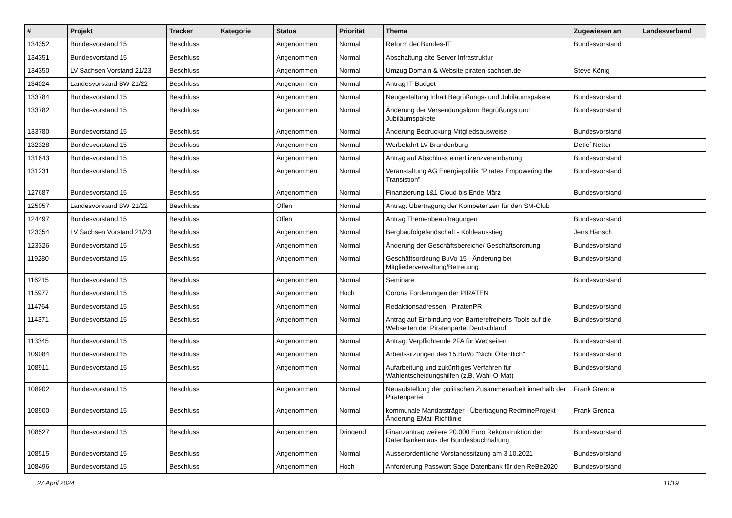| # | Projekt | Tracker | Kategorie | Status | Priorität | Thema | Zugewiesen an | Landesverband |
| --- | --- | --- | --- | --- | --- | --- | --- | --- |
| 134352 | Bundesvorstand 15 | Beschluss | | Angenommen | Normal | Reform der Bundes-IT | Bundesvorstand | |
| 134351 | Bundesvorstand 15 | Beschluss | | Angenommen | Normal | Abschaltung alte Server Infrastruktur | | |
| 134350 | LV Sachsen Vorstand 21/23 | Beschluss | | Angenommen | Normal | Umzug Domain & Website piraten-sachsen.de | Steve König | |
| 134024 | Landesvorstand BW 21/22 | Beschluss | | Angenommen | Normal | Antrag IT Budget | | |
| 133784 | Bundesvorstand 15 | Beschluss | | Angenommen | Normal | Neugestaltung Inhalt Begrüßungs- und Jubiläumspakete | Bundesvorstand | |
| 133782 | Bundesvorstand 15 | Beschluss | | Angenommen | Normal | Änderung der Versendungsform Begrüßungs und Jubiläumspakete | Bundesvorstand | |
| 133780 | Bundesvorstand 15 | Beschluss | | Angenommen | Normal | Änderung Bedruckung Mitgliedsausweise | Bundesvorstand | |
| 132328 | Bundesvorstand 15 | Beschluss | | Angenommen | Normal | Werbefahrt LV Brandenburg | Detlef Netter | |
| 131643 | Bundesvorstand 15 | Beschluss | | Angenommen | Normal | Antrag auf Abschluss einerLizenzvereinbarung | Bundesvorstand | |
| 131231 | Bundesvorstand 15 | Beschluss | | Angenommen | Normal | Veranstaltung AG Energiepolitik "Pirates Empowering the Transistion" | Bundesvorstand | |
| 127687 | Bundesvorstand 15 | Beschluss | | Angenommen | Normal | Finanzierung 1&1 Cloud bis Ende März | Bundesvorstand | |
| 125057 | Landesvorstand BW 21/22 | Beschluss | | Offen | Normal | Antrag: Übertragung der Kompetenzen für den SM-Club | | |
| 124497 | Bundesvorstand 15 | Beschluss | | Offen | Normal | Antrag Themenbeauftragungen | Bundesvorstand | |
| 123354 | LV Sachsen Vorstand 21/23 | Beschluss | | Angenommen | Normal | Bergbaufolgelandschaft - Kohleausstieg | Jens Hänsch | |
| 123326 | Bundesvorstand 15 | Beschluss | | Angenommen | Normal | Änderung der Geschäftsbereiche/ Geschäftsordnung | Bundesvorstand | |
| 119280 | Bundesvorstand 15 | Beschluss | | Angenommen | Normal | Geschäftsordnung BuVo 15 - Änderung bei Mitgliederverwaltung/Betreuung | Bundesvorstand | |
| 116215 | Bundesvorstand 15 | Beschluss | | Angenommen | Normal | Seminare | Bundesvorstand | |
| 115977 | Bundesvorstand 15 | Beschluss | | Angenommen | Hoch | Corona Forderungen der PIRATEN | | |
| 114764 | Bundesvorstand 15 | Beschluss | | Angenommen | Normal | Redaktionsadressen - PiratenPR | Bundesvorstand | |
| 114371 | Bundesvorstand 15 | Beschluss | | Angenommen | Normal | Antrag auf Einbindung von Barrierefreiheits-Tools auf die Webseiten der Piratenpartei Deutschland | Bundesvorstand | |
| 113345 | Bundesvorstand 15 | Beschluss | | Angenommen | Normal | Antrag: Verpflichtende 2FA für Webseiten | Bundesvorstand | |
| 109084 | Bundesvorstand 15 | Beschluss | | Angenommen | Normal | Arbeitssitzungen des 15.BuVo "Nicht Öffentlich" | Bundesvorstand | |
| 108911 | Bundesvorstand 15 | Beschluss | | Angenommen | Normal | Aufarbeitung und zukünftiges Verfahren für Wahlentscheidungshilfen (z.B. Wahl-O-Mat) | Bundesvorstand | |
| 108902 | Bundesvorstand 15 | Beschluss | | Angenommen | Normal | Neuaufstellung der politischen Zusammenarbeit innerhalb der Piratenpartei | Frank Grenda | |
| 108900 | Bundesvorstand 15 | Beschluss | | Angenommen | Normal | kommunale Mandatsträger - Übertragung RedmineProjekt - Änderung EMail Richtlinie | Frank Grenda | |
| 108527 | Bundesvorstand 15 | Beschluss | | Angenommen | Dringend | Finanzantrag weitere 20.000 Euro Rekonstruktion der Datenbanken aus der Bundesbuchhaltung | Bundesvorstand | |
| 108515 | Bundesvorstand 15 | Beschluss | | Angenommen | Normal | Ausserordentliche Vorstandssitzung am 3.10.2021 | Bundesvorstand | |
| 108496 | Bundesvorstand 15 | Beschluss | | Angenommen | Hoch | Anforderung Passwort Sage-Datenbank für den ReBe2020 | Bundesvorstand | |
27 April 2024 11/19